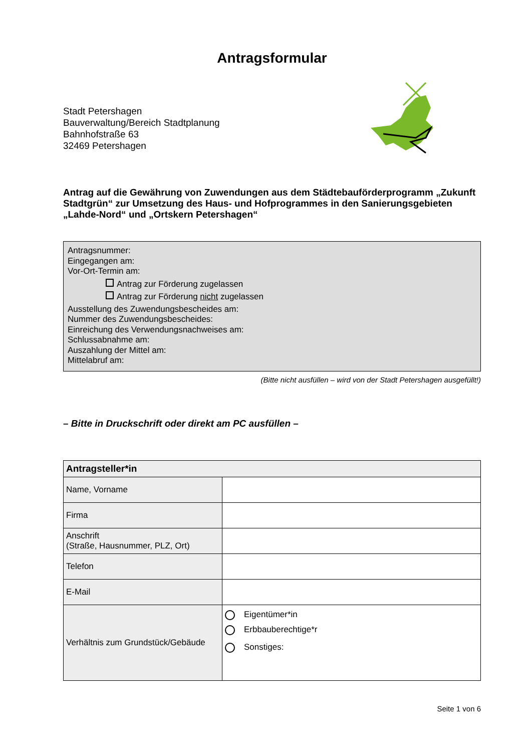Antragsformular
Stadt Petershagen
Bauverwaltung/Bereich Stadtplanung
Bahnhofstraße 63
32469 Petershagen
Antrag auf die Gewährung von Zuwendungen aus dem Städtebauförderprogramm „Zukunft Stadtgrün“ zur Umsetzung des Haus- und Hofprogrammes in den Sanierungsgebieten „Lahde-Nord“ und „Ortskern Petershagen“
Antragsnummer:
Eingegangen am:
Vor-Ort-Termin am:
Antrag zur Förderung zugelassen
Antrag zur Förderung nicht zugelassen
Ausstellung des Zuwendungsbescheides am:
Nummer des Zuwendungsbescheides:
Einreichung des Verwendungsnachweises am:
Schlussabnahme am:
Auszahlung der Mittel am:
Mittelabruf am:
(Bitte nicht ausfüllen – wird von der Stadt Petershagen ausgefüllt!)
– Bitte in Druckschrift oder direkt am PC ausfüllen –
| Antragsteller*in | |
| --- | --- |
| Name, Vorname | |
| Firma | |
| Anschrift (Straße, Hausnummer, PLZ, Ort) | |
| Telefon | |
| E-Mail | |
| Verhältnis zum Grundstück/Gebäude | Eigentümer*in Erbbauberechtige*r Sonstiges: |
Seite 1 von 6